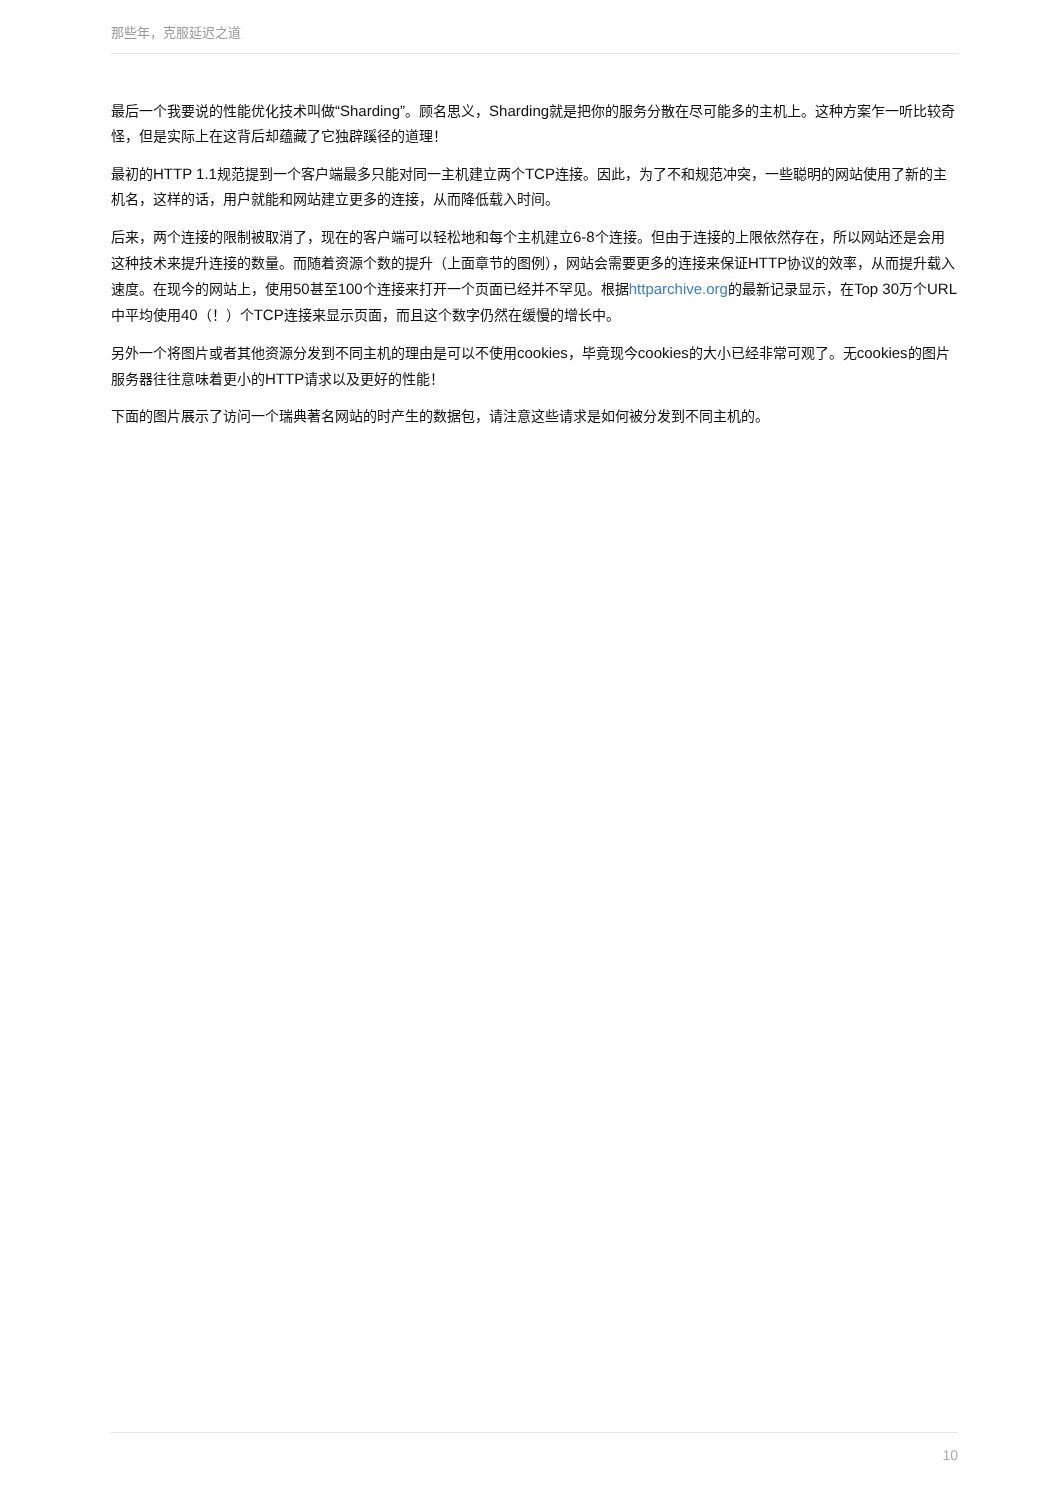那些年，克服延迟之道
最后一个我要说的性能优化技术叫做“Sharding”。顾名思义，Sharding就是把你的服务分散在尽可能多的主机上。这种方案乍一听比较奇怪，但是实际上在这背后却蕴藏了它独辟蹊径的道理！
最初的HTTP 1.1规范提到一个客户端最多只能对同一主机建立两个TCP连接。因此，为了不和规范冲突，一些聪明的网站使用了新的主机名，这样的话，用户就能和网站建立更多的连接，从而降低载入时间。
后来，两个连接的限制被取消了，现在的客户端可以轻松地和每个主机建立6-8个连接。但由于连接的上限依然存在，所以网站还是会用这种技术来提升连接的数量。而随着资源个数的提升（上面章节的图例），网站会需要更多的连接来保证HTTP协议的效率，从而提升载入速度。在现今的网站上，使用50甚至100个连接来打开一个页面已经并不罕见。根据httparchive.org的最新记录显示，在Top 30万个URL中平均使用40（！）个TCP连接来显示页面，而且这个数字仍然在缓慢的增长中。
另外一个将图片或者其他资源分发到不同主机的理由是可以不使用cookies，毕竟现今cookies的大小已经非常可观了。无cookies的图片服务器往往意味着更小的HTTP请求以及更好的性能！
下面的图片展示了访问一个瑞典著名网站的时产生的数据包，请注意这些请求是如何被分发到不同主机的。
10